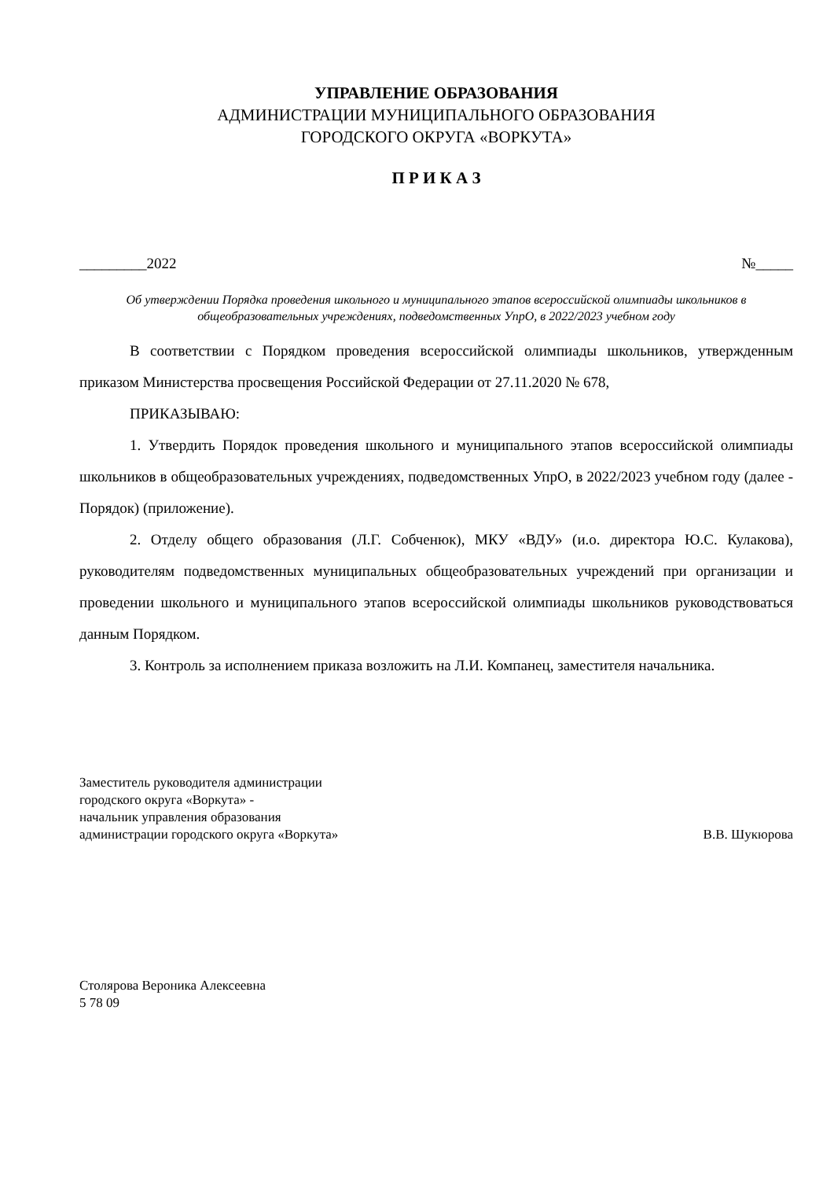УПРАВЛЕНИЕ ОБРАЗОВАНИЯ
АДМИНИСТРАЦИИ МУНИЦИПАЛЬНОГО ОБРАЗОВАНИЯ
ГОРОДСКОГО ОКРУГА «ВОРКУТА»
П Р И К А З
_________2022 №_____
Об утверждении Порядка проведения школьного и муниципального этапов всероссийской олимпиады школьников в общеобразовательных учреждениях, подведомственных УпрО, в 2022/2023 учебном году
В соответствии с Порядком проведения всероссийской олимпиады школьников, утвержденным приказом Министерства просвещения Российской Федерации от 27.11.2020 № 678,
ПРИКАЗЫВАЮ:
1. Утвердить Порядок проведения школьного и муниципального этапов всероссийской олимпиады школьников в общеобразовательных учреждениях, подведомственных УпрО, в 2022/2023 учебном году (далее - Порядок) (приложение).
2. Отделу общего образования (Л.Г. Собченюк), МКУ «ВДУ» (и.о. директора Ю.С. Кулакова), руководителям подведомственных муниципальных общеобразовательных учреждений при организации и проведении школьного и муниципального этапов всероссийской олимпиады школьников руководствоваться данным Порядком.
3. Контроль за исполнением приказа возложить на Л.И. Компанец, заместителя начальника.
Заместитель руководителя администрации
городского округа «Воркута» -
начальник управления образования
администрации городского округа «Воркута»
В.В. Шукюрова
Столярова Вероника Алексеевна
5 78 09